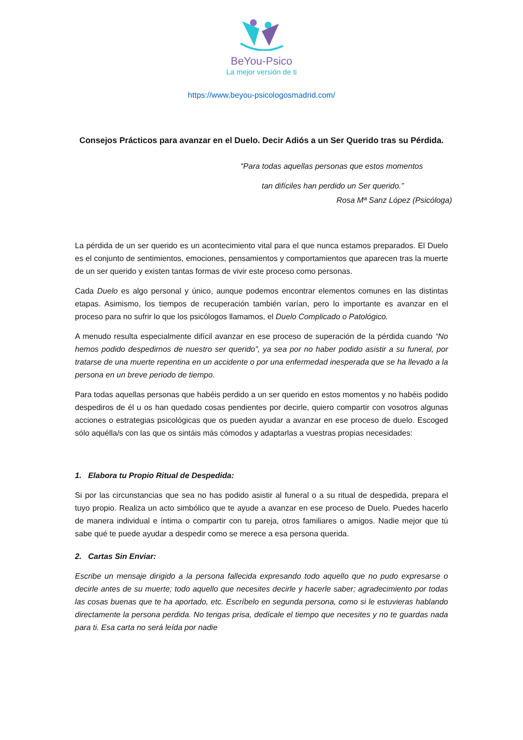BeYou-Psico
La mejor versión de ti
https://www.beyou-psicologosmadrid.com/
Consejos Prácticos para avanzar en el Duelo. Decir Adiós a un Ser Querido tras su Pérdida.
“Para todas aquellas personas que estos momentos
tan difíciles han perdido un Ser querido.”
Rosa Mª Sanz López (Psicóloga)
La pérdida de un ser querido es un acontecimiento vital para el que nunca estamos preparados. El Duelo es el conjunto de sentimientos, emociones, pensamientos y comportamientos que aparecen tras la muerte de un ser querido y existen tantas formas de vivir este proceso como personas.
Cada Duelo es algo personal y único, aunque podemos encontrar elementos comunes en las distintas etapas. Asimismo, los tiempos de recuperación también varían, pero lo importante es avanzar en el proceso para no sufrir lo que los psicólogos llamamos, el Duelo Complicado o Patológico.
A menudo resulta especialmente difícil avanzar en ese proceso de superación de la pérdida cuando “No hemos podido despedirnos de nuestro ser querido”, ya sea por no haber podido asistir a su funeral, por tratarse de una muerte repentina en un accidente o por una enfermedad inesperada que se ha llevado a la persona en un breve periodo de tiempo.
Para todas aquellas personas que habéis perdido a un ser querido en estos momentos y no habéis podido despediros de él u os han quedado cosas pendientes por decirle, quiero compartir con vosotros algunas acciones o estrategias psicológicas que os pueden ayudar a avanzar en ese proceso de duelo. Escoged sólo aquélla/s con las que os sintáis más cómodos y adaptarlas a vuestras propias necesidades:
1. Elabora tu Propio Ritual de Despedida:
Si por las circunstancias que sea no has podido asistir al funeral o a su ritual de despedida, prepara el tuyo propio. Realiza un acto simbólico que te ayude a avanzar en ese proceso de Duelo. Puedes hacerlo de manera individual e íntima o compartir con tu pareja, otros familiares o amigos. Nadie mejor que tú sabe qué te puede ayudar a despedir como se merece a esa persona querida.
2. Cartas Sin Enviar:
Escribe un mensaje dirigido a la persona fallecida expresando todo aquello que no pudo expresarse o decirle antes de su muerte; todo aquello que necesites decirle y hacerle saber; agradecimiento por todas las cosas buenas que te ha aportado, etc. Escríbelo en segunda persona, como si le estuvieras hablando directamente la persona perdida. No tengas prisa, dedícale el tiempo que necesites y no te guardas nada para ti. Esa carta no será leída por nadie